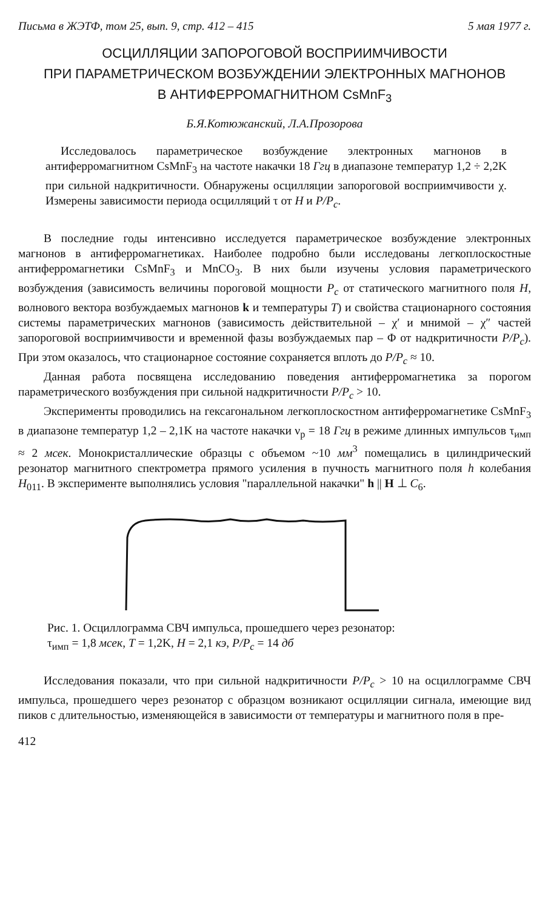Письма в ЖЭТФ, том 25, вып. 9, стр. 412 – 415 5 мая 1977 г.
ОСЦИЛЛЯЦИИ ЗАПОРОГОВОЙ ВОСПРИИМЧИВОСТИ
ПРИ ПАРАМЕТРИЧЕСКОМ ВОЗБУЖДЕНИИ ЭЛЕКТРОННЫХ МАГНОНОВ
В АНТИФЕРРОМАГНИТНОМ CsMnF<sub>3</sub>
Б.Я.Котюжанский, Л.А.Прозорова
Исследовалось параметрическое возбуждение электронных магнонов в антиферромагнитном CsMnF<sub>3</sub> на частоте накачки 18 Ггц в диапазоне температур 1,2 ÷ 2,2K при сильной надкритичности. Обнаружены осцилляции запороговой восприимчивости χ. Измерены зависимости периода осцилляций τ от H и P/P<sub>c</sub>.
В последние годы интенсивно исследуется параметрическое возбуждение электронных магнонов в антиферромагнетиках. Наиболее подробно были исследованы легкоплоскостные антиферромагнетики CsMnF<sub>3</sub> и MnCO<sub>3</sub>. В них были изучены условия параметрического возбуждения (зависимость величины пороговой мощности P<sub>c</sub> от статического магнитного поля H, волнового вектора возбуждаемых магнонов k и температуры T) и свойства стационарного состояния системы параметрических магнонов (зависимость действительной – χ′ и мнимой – χ″ частей запороговой восприимчивости и временной фазы возбуждаемых пар – Φ от надкритичности P/P<sub>c</sub>). При этом оказалось, что стационарное состояние сохраняется вплоть до P/P<sub>c</sub> ≈ 10.
Данная работа посвящена исследованию поведения антиферромагнетика за порогом параметрического возбуждения при сильной надкритичности P/P<sub>c</sub> > 10.
Эксперименты проводились на гексагональном легкоплоскостном антиферромагнетике CsMnF<sub>3</sub> в диапазоне температур 1,2 – 2,1K на частоте накачки ν<sub>p</sub> = 18 Ггц в режиме длинных импульсов τ<sub>имп</sub> ≈ 2 мсек. Монокристаллические образцы с объемом ~10 мм<sup>3</sup> помещались в цилиндрический резонатор магнитного спектрометра прямого усиления в пучность магнитного поля h колебания H<sub>011</sub>. В эксперименте выполнялись условия "параллельной накачки" h || H ⊥ C<sub>6</sub>.
Рис. 1. Осциллограмма СВЧ импульса, прошедшего через резонатор:
τ<sub>имп</sub> = 1,8 мсек, T = 1,2K, H = 2,1 кэ, P/P<sub>c</sub> = 14 дб
Исследования показали, что при сильной надкритичности P/P<sub>c</sub> > 10 на осциллограмме СВЧ импульса, прошедшего через резонатор с образцом возникают осцилляции сигнала, имеющие вид пиков с длительностью, изменяющейся в зависимости от температуры и магнитного поля в пре-
412